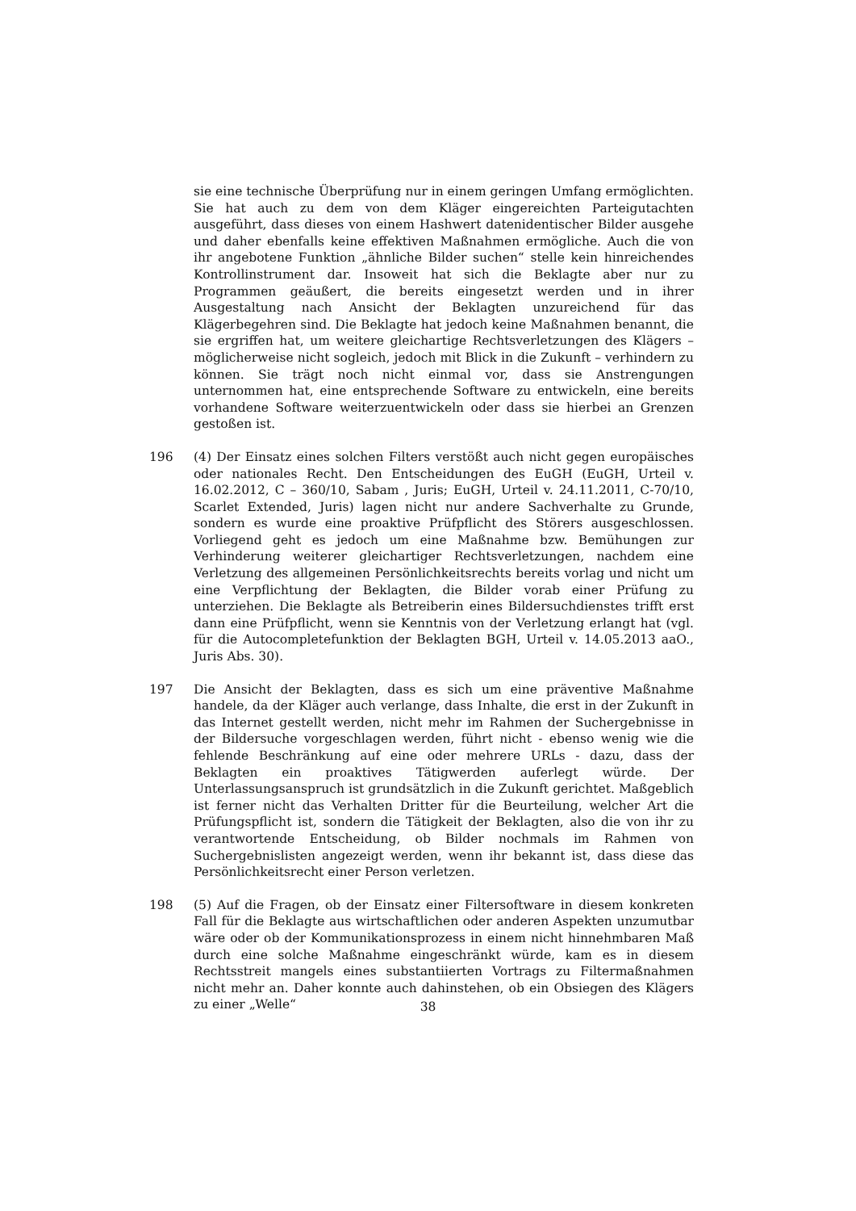sie eine technische Überprüfung nur in einem geringen Umfang ermöglichten. Sie hat auch zu dem von dem Kläger eingereichten Parteigutachten ausgeführt, dass dieses von einem Hashwert datenidentischer Bilder ausgehe und daher ebenfalls keine effektiven Maßnahmen ermögliche. Auch die von ihr angebotene Funktion „ähnliche Bilder suchen“ stelle kein hinreichendes Kontrollinstrument dar. Insoweit hat sich die Beklagte aber nur zu Programmen geäußert, die bereits eingesetzt werden und in ihrer Ausgestaltung nach Ansicht der Beklagten unzureichend für das Klägerbegehren sind. Die Beklagte hat jedoch keine Maßnahmen benannt, die sie ergriffen hat, um weitere gleichartige Rechtsverletzungen des Klägers – möglicherweise nicht sogleich, jedoch mit Blick in die Zukunft – verhindern zu können. Sie trägt noch nicht einmal vor, dass sie Anstrengungen unternommen hat, eine entsprechende Software zu entwickeln, eine bereits vorhandene Software weiterzuentwickeln oder dass sie hierbei an Grenzen gestoßen ist.
196 (4) Der Einsatz eines solchen Filters verstößt auch nicht gegen europäisches oder nationales Recht. Den Entscheidungen des EuGH (EuGH, Urteil v. 16.02.2012, C – 360/10, Sabam , Juris; EuGH, Urteil v. 24.11.2011, C-70/10, Scarlet Extended, Juris) lagen nicht nur andere Sachverhalte zu Grunde, sondern es wurde eine proaktive Prüfpflicht des Störers ausgeschlossen. Vorliegend geht es jedoch um eine Maßnahme bzw. Bemühungen zur Verhinderung weiterer gleichartiger Rechtsverletzungen, nachdem eine Verletzung des allgemeinen Persönlichkeitsrechts bereits vorlag und nicht um eine Verpflichtung der Beklagten, die Bilder vorab einer Prüfung zu unterziehen. Die Beklagte als Betreiberin eines Bildersuchdienstes trifft erst dann eine Prüfpflicht, wenn sie Kenntnis von der Verletzung erlangt hat (vgl. für die Autocompletefunktion der Beklagten BGH, Urteil v. 14.05.2013 aaO., Juris Abs. 30).
197 Die Ansicht der Beklagten, dass es sich um eine präventive Maßnahme handele, da der Kläger auch verlange, dass Inhalte, die erst in der Zukunft in das Internet gestellt werden, nicht mehr im Rahmen der Suchergebnisse in der Bildersuche vorgeschlagen werden, führt nicht - ebenso wenig wie die fehlende Beschränkung auf eine oder mehrere URLs - dazu, dass der Beklagten ein proaktives Tätigwerden auferlegt würde. Der Unterlassungsanspruch ist grundsätzlich in die Zukunft gerichtet. Maßgeblich ist ferner nicht das Verhalten Dritter für die Beurteilung, welcher Art die Prüfungspflicht ist, sondern die Tätigkeit der Beklagten, also die von ihr zu verantwortende Entscheidung, ob Bilder nochmals im Rahmen von Suchergebnislisten angezeigt werden, wenn ihr bekannt ist, dass diese das Persönlichkeitsrecht einer Person verletzen.
198 (5) Auf die Fragen, ob der Einsatz einer Filtersoftware in diesem konkreten Fall für die Beklagte aus wirtschaftlichen oder anderen Aspekten unzumutbar wäre oder ob der Kommunikationsprozess in einem nicht hinnehmbaren Maß durch eine solche Maßnahme eingeschränkt würde, kam es in diesem Rechtsstreit mangels eines substantiierten Vortrags zu Filtermaßnahmen nicht mehr an. Daher konnte auch dahinstehen, ob ein Obsiegen des Klägers zu einer „Welle“
38